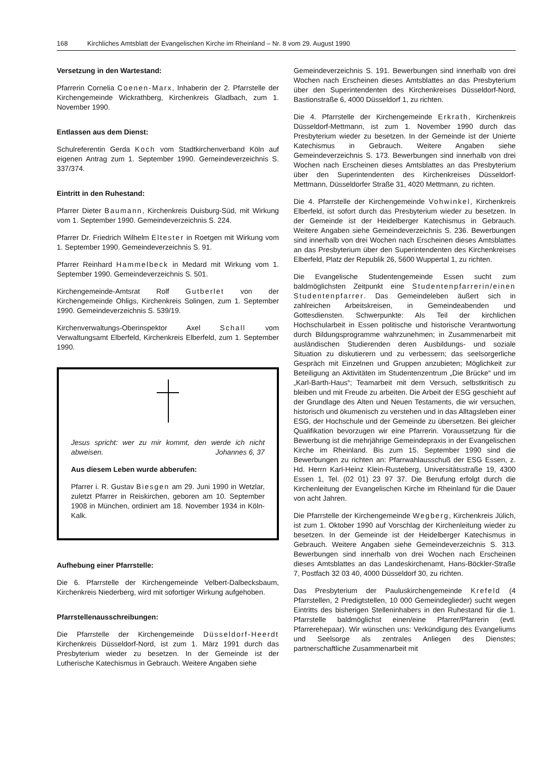168 Kirchliches Amtsblatt der Evangelischen Kirche im Rheinland – Nr. 8 vom 29. August 1990
Versetzung in den Wartestand:
Pfarrerin Cornelia Coenen-Marx, Inhaberin der 2. Pfarrstelle der Kirchengemeinde Wickrathberg, Kirchenkreis Gladbach, zum 1. November 1990.
Entlassen aus dem Dienst:
Schulreferentin Gerda Koch vom Stadtkirchenverband Köln auf eigenen Antrag zum 1. September 1990. Gemeindeverzeichnis S. 337/374.
Eintritt in den Ruhestand:
Pfarrer Dieter Baumann, Kirchenkreis Duisburg-Süd, mit Wirkung vom 1. September 1990. Gemeindeverzeichnis S. 224.
Pfarrer Dr. Friedrich Wilhelm Eltester in Roetgen mit Wirkung vom 1. September 1990. Gemeindeverzeichnis S. 91.
Pfarrer Reinhard Hammelbeck in Medard mit Wirkung vom 1. September 1990. Gemeindeverzeichnis S. 501.
Kirchengemeinde-Amtsrat Rolf Gutberlet von der Kirchengemeinde Ohligs, Kirchenkreis Solingen, zum 1. September 1990. Gemeindeverzeichnis S. 539/19.
Kirchenverwaltungs-Oberinspektor Axel Schall vom Verwaltungsamt Elberfeld, Kirchenkreis Elberfeld, zum 1. September 1990.
Jesus spricht: wer zu mir kommt, den werde ich nicht abweisen. Johannes 6, 37
Aus diesem Leben wurde abberufen:
Pfarrer i. R. Gustav Biesgen am 29. Juni 1990 in Wetzlar, zuletzt Pfarrer in Reiskirchen, geboren am 10. September 1908 in München, ordiniert am 18. November 1934 in Köln-Kalk.
Aufhebung einer Pfarrstelle:
Die 6. Pfarrstelle der Kirchengemeinde Velbert-Dalbecksbaum, Kirchenkreis Niederberg, wird mit sofortiger Wirkung aufgehoben.
Pfarrstellenausschreibungen:
Die Pfarrstelle der Kirchengemeinde Düsseldorf-Heerdt Kirchenkreis Düsseldorf-Nord, ist zum 1. März 1991 durch das Presbyterium wieder zu besetzen. In der Gemeinde ist der Lutherische Katechismus in Gebrauch. Weitere Angaben siehe
Gemeindeverzeichnis S. 191. Bewerbungen sind innerhalb von drei Wochen nach Erscheinen dieses Amtsblattes an das Presbyterium über den Superintendenten des Kirchenkreises Düsseldorf-Nord, Bastionstraße 6, 4000 Düsseldorf 1, zu richten.
Die 4. Pfarrstelle der Kirchengemeinde Erkrath, Kirchenkreis Düsseldorf-Mettmann, ist zum 1. November 1990 durch das Presbyterium wieder zu besetzen. In der Gemeinde ist der Unierte Katechismus in Gebrauch. Weitere Angaben siehe Gemeindeverzeichnis S. 173. Bewerbungen sind innerhalb von drei Wochen nach Erscheinen dieses Amtsblattes an das Presbyterium über den Superintendenten des Kirchenkreises Düsseldorf-Mettmann, Düsseldorfer Straße 31, 4020 Mettmann, zu richten.
Die 4. Pfarrstelle der Kirchengemeinde Vohwinkel, Kirchenkreis Elberfeld, ist sofort durch das Presbyterium wieder zu besetzen. In der Gemeinde ist der Heidelberger Katechismus in Gebrauch. Weitere Angaben siehe Gemeindeverzeichnis S. 236. Bewerbungen sind innerhalb von drei Wochen nach Erscheinen dieses Amtsblattes an das Presbyterium über den Superintendenten des Kirchenkreises Elberfeld, Platz der Republik 26, 5600 Wuppertal 1, zu richten.
Die Evangelische Studentengemeinde Essen sucht zum baldmöglichsten Zeitpunkt eine Studentenpfarrerin/einen Studentenpfarrer. Das Gemeindeleben äußert sich in zahlreichen Arbeitskreisen, in Gemeindeabenden und Gottesdiensten. Schwerpunkte: Als Teil der kirchlichen Hochschularbeit in Essen politische und historische Verantwortung durch Bildungsprogramme wahrzunehmen; in Zusammenarbeit mit ausländischen Studierenden deren Ausbildungs- und soziale Situation zu diskutierern und zu verbessern; das seelsorgerliche Gespräch mit Einzelnen und Gruppen anzubieten; Möglichkeit zur Beteiligung an Aktivitäten im Studentenzentrum „Die Brücke“ und im „Karl-Barth-Haus“; Teamarbeit mit dem Versuch, selbstkritisch zu bleiben und mit Freude zu arbeiten. Die Arbeit der ESG geschieht auf der Grundlage des Alten und Neuen Testaments, die wir versuchen, historisch und ökumenisch zu verstehen und in das Alltagsleben einer ESG, der Hochschule und der Gemeinde zu übersetzen. Bei gleicher Qualifikation bevorzugen wir eine Pfarrerin. Voraussetzung für die Bewerbung ist die mehrjährige Gemeindepraxis in der Evangelischen Kirche im Rheinland. Bis zum 15. September 1990 sind die Bewerbungen zu richten an: Pfarrwahlausschuß der ESG Essen, z. Hd. Herrn Karl-Heinz Klein-Rusteberg, Universitätsstraße 19, 4300 Essen 1, Tel. (02 01) 23 97 37. Die Berufung erfolgt durch die Kirchenleitung der Evangelischen Kirche im Rheinland für die Dauer von acht Jahren.
Die Pfarrstelle der Kirchengemeinde Wegberg, Kirchenkreis Jülich, ist zum 1. Oktober 1990 auf Vorschlag der Kirchenleitung wieder zu besetzen. In der Gemeinde ist der Heidelberger Katechismus in Gebrauch. Weitere Angaben siehe Gemeindeverzeichnis S. 313. Bewerbungen sind innerhalb von drei Wochen nach Erscheinen dieses Amtsblattes an das Landeskirchenamt, Hans-Böckler-Straße 7, Postfach 32 03 40, 4000 Düsseldorf 30, zu richten.
Das Presbyterium der Pauluskirchengemeinde Krefeld (4 Pfarrstellen, 2 Predigtstellen, 10 000 Gemeindeglieder) sucht wegen Eintritts des bisherigen Stelleninhabers in den Ruhestand für die 1. Pfarrstelle baldmöglichst einen/eine Pfarrer/Pfarrerin (evtl. Pfarrerehepaar). Wir wünschen uns: Verkündigung des Evangeliums und Seelsorge als zentrales Anliegen des Dienstes; partnerschaftliche Zusammenarbeit mit